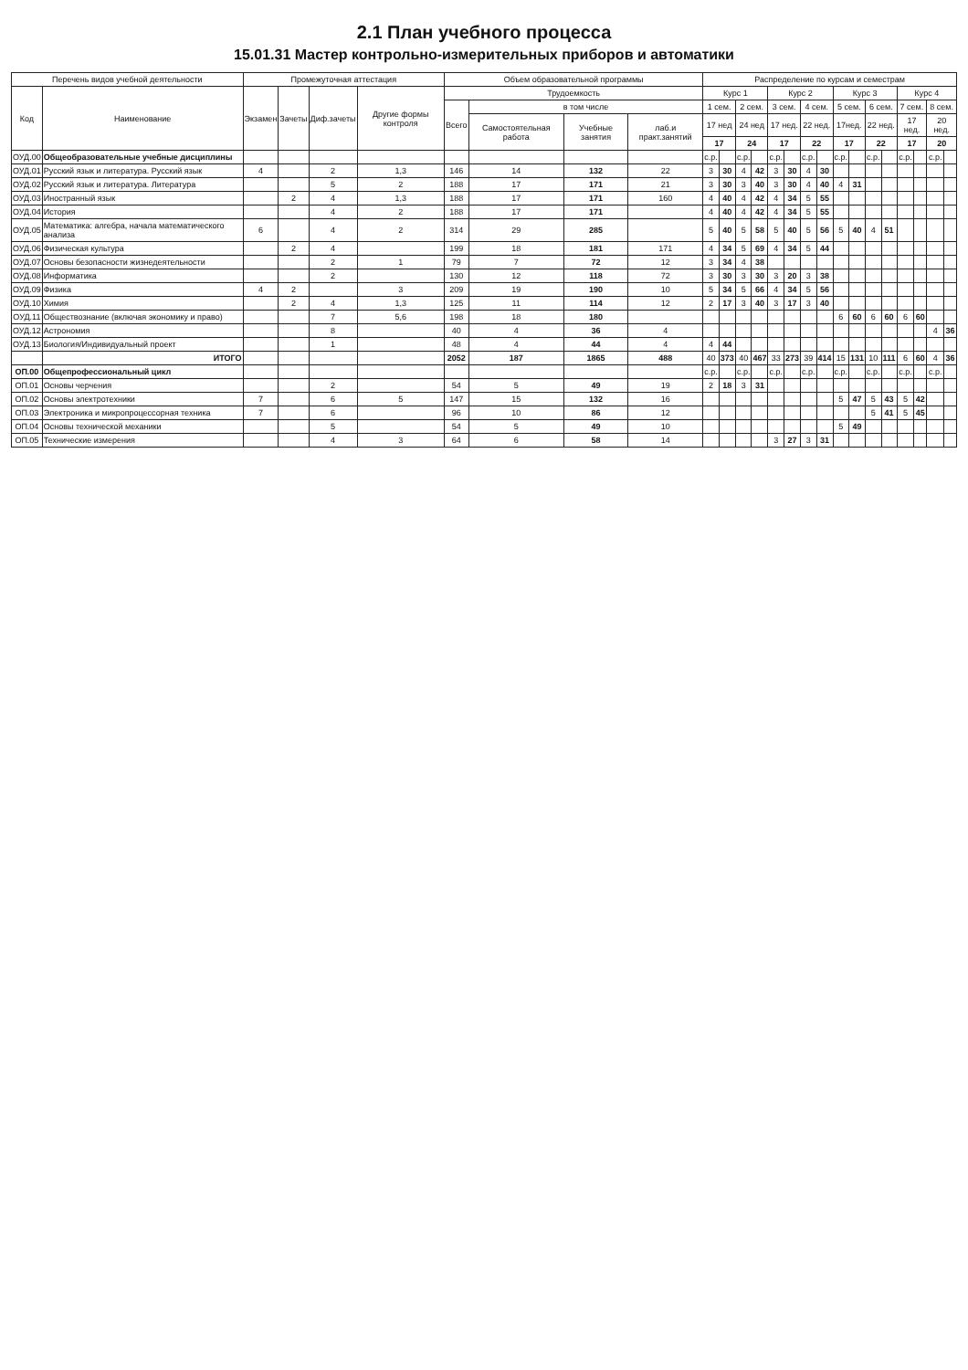2.1 План учебного процесса
15.01.31 Мастер контрольно-измерительных приборов и автоматики
| Перечень видов учебной деятельности | | Промежуточная аттестация | | | | Объем образовательной программы | | | | Распределение по курсам и семестрам | | | | | | | | | | | | | | | |
| --- | --- | --- | --- | --- | --- | --- | --- | --- | --- | --- | --- | --- | --- | --- | --- | --- | --- | --- | --- | --- | --- | --- | --- | --- | --- |
| Код | Наименование | Экзамен | Зачеты | Диф.зачеты | Другие формы контроля | Трудоемкость | | | | Курс 1 | | | | Курс 2 | | | | Курс 3 | | | | Курс 4 | | | |
| | | | | | | Всего | в том числе | | | 1 сем. | | 2 сем. | | 3 сем. | | 4 сем. | | 5 сем. | | 6 сем. | | 7 сем. | | 8 сем. | |
| | | | | | | | Самостоятельная работа | Учебные занятия | лаб.и практ.занятий | 17 нед | | 24 нед | | 17 нед. | | 22 нед. | | 17нед. | | 22 нед. | | 17 нед. | | 20 нед. | |
| | | | | | | | | | | 17 | | 24 | | 17 | | 22 | | 17 | | 22 | | 17 | | 20 | |
| ОУД.00 | Общеобразовательные учебные дисциплины | | | | | | | | | с.р. | | с.р. | | с.р. | | с.р. | | с.р. | | с.р. | | с.р. | | с.р. | |
| ОУД.01 | Русский язык и литература. Русский язык | 4 | | 2 | 1,3 | 146 | 14 | 132 | 22 | 3 | 30 | 4 | 42 | 3 | 30 | 4 | 30 | | | | | | | | |
| ОУД.02 | Русский язык и литература. Литература | | | 5 | 2 | 188 | 17 | 171 | 21 | 3 | 30 | 3 | 40 | 3 | 30 | 4 | 40 | 4 | 31 | | | | | | |
| ОУД.03 | Иностранный язык | | 2 | 4 | 1,3 | 188 | 17 | 171 | 160 | 4 | 40 | 4 | 42 | 4 | 34 | 5 | 55 | | | | | | | | |
| ОУД.04 | История | | | 4 | 2 | 188 | 17 | 171 | | 4 | 40 | 4 | 42 | 4 | 34 | 5 | 55 | | | | | | | | |
| ОУД.05 | Математика: алгебра, начала математического анализа | 6 | | 4 | 2 | 314 | 29 | 285 | | 5 | 40 | 5 | 58 | 5 | 40 | 5 | 56 | 5 | 40 | 4 | 51 | | | | |
| ОУД.06 | Физическая культура | | 2 | 4 | | 199 | 18 | 181 | 171 | 4 | 34 | 5 | 69 | 4 | 34 | 5 | 44 | | | | | | | | |
| ОУД.07 | Основы безопасности жизнедеятельности | | | 2 | 1 | 79 | 7 | 72 | 12 | 3 | 34 | 4 | 38 | | | | | | | | | | | | |
| ОУД.08 | Информатика | | | 2 | | 130 | 12 | 118 | 72 | 3 | 30 | 3 | 30 | 3 | 20 | 3 | 38 | | | | | | | | |
| ОУД.09 | Физика | 4 | 2 | | 3 | 209 | 19 | 190 | 10 | 5 | 34 | 5 | 66 | 4 | 34 | 5 | 56 | | | | | | | | |
| ОУД.10 | Химия | | 2 | 4 | 1,3 | 125 | 11 | 114 | 12 | 2 | 17 | 3 | 40 | 3 | 17 | 3 | 40 | | | | | | | | |
| ОУД.11 | Обществознание (включая экономику и право) | | | 7 | 5,6 | 198 | 18 | 180 | | | | | | | | | | 6 | 60 | 6 | 60 | 6 | 60 | | |
| ОУД.12 | Астрономия | | | 8 | | 40 | 4 | 36 | 4 | | | | | | | | | | | | | | | 4 | 36 |
| ОУД.13 | Биология/Индивидуальный проект | | | 1 | | 48 | 4 | 44 | 4 | 4 | 44 | | | | | | | | | | | | | | |
| | ИТОГО | | | | | 2052 | 187 | 1865 | 488 | 40 | 373 | 40 | 467 | 33 | 273 | 39 | 414 | 15 | 131 | 10 | 111 | 6 | 60 | 4 | 36 |
| ОП.00 | Общепрофессиональный цикл | | | | | | | | | с.р. | | с.р. | | с.р. | | с.р. | | с.р. | | с.р. | | с.р. | | с.р. | |
| ОП.01 | Основы черчения | | | 2 | | 54 | 5 | 49 | 19 | 2 | 18 | 3 | 31 | | | | | | | | | | | | |
| ОП.02 | Основы электротехники | 7 | | 6 | 5 | 147 | 15 | 132 | 16 | | | | | | | | | 5 | 47 | 5 | 43 | 5 | 42 | | |
| ОП.03 | Электроника и микропроцессорная техника | 7 | | 6 | | 96 | 10 | 86 | 12 | | | | | | | | | | | 5 | 41 | 5 | 45 | | |
| ОП.04 | Основы технической механики | | | 5 | | 54 | 5 | 49 | 10 | | | | | | | | | 5 | 49 | | | | | | |
| ОП.05 | Технические измерения | | | 4 | 3 | 64 | 6 | 58 | 14 | | | | | 3 | 27 | 3 | 31 | | | | | | | | |